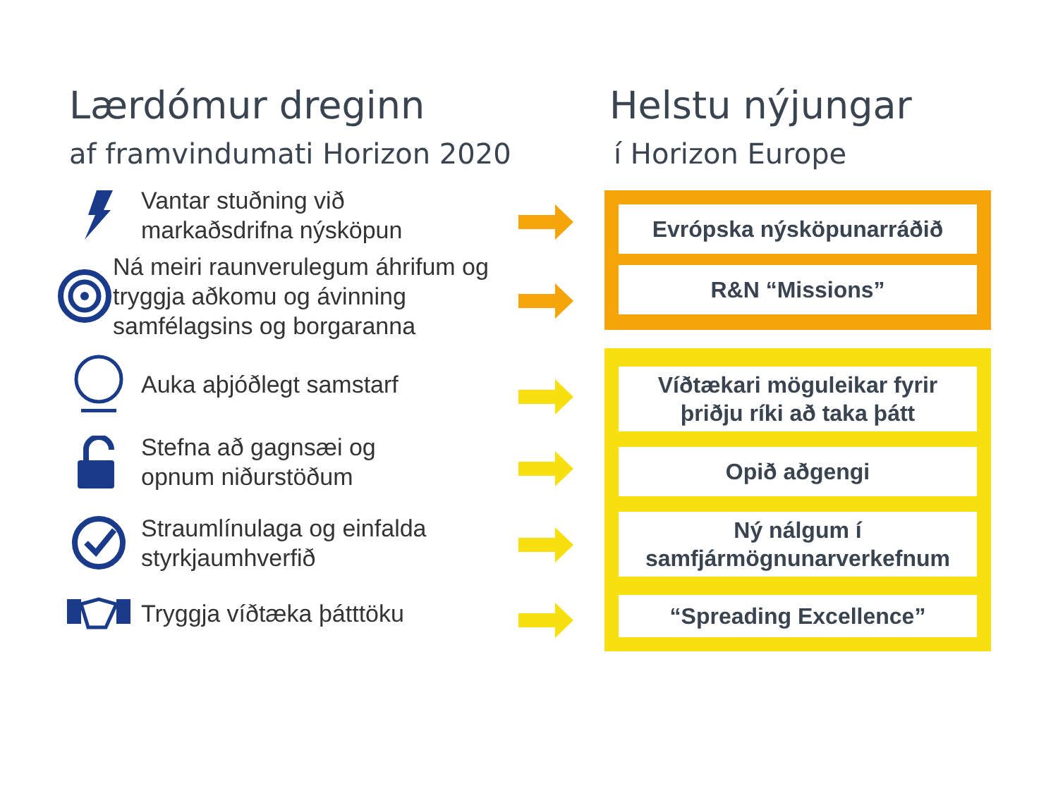Lærdómur dreginn
af framvindumati Horizon 2020
Helstu nýjungar
í Horizon Europe
Vantar stuðning við
markaðsdrifna nýsköpun
Ná meiri raunverulegum áhrifum og tryggja aðkomu og ávinning samfélagsins og borgaranna
Auka aþjóðlegt samstarf
Stefna að gagnsæi og
opnum niðurstöðum
Straumlínulaga og einfalda
styrkjaumhverfið
Tryggja víðtæka þátttöku
Evrópska nýsköpunarráðið
R&N “Missions”
Víðtækari möguleikar fyrir
þriðju ríki að taka þátt
Opið aðgengi
Ný nálgum í
samfjármögnunarverkefnum
“Spreading Excellence”